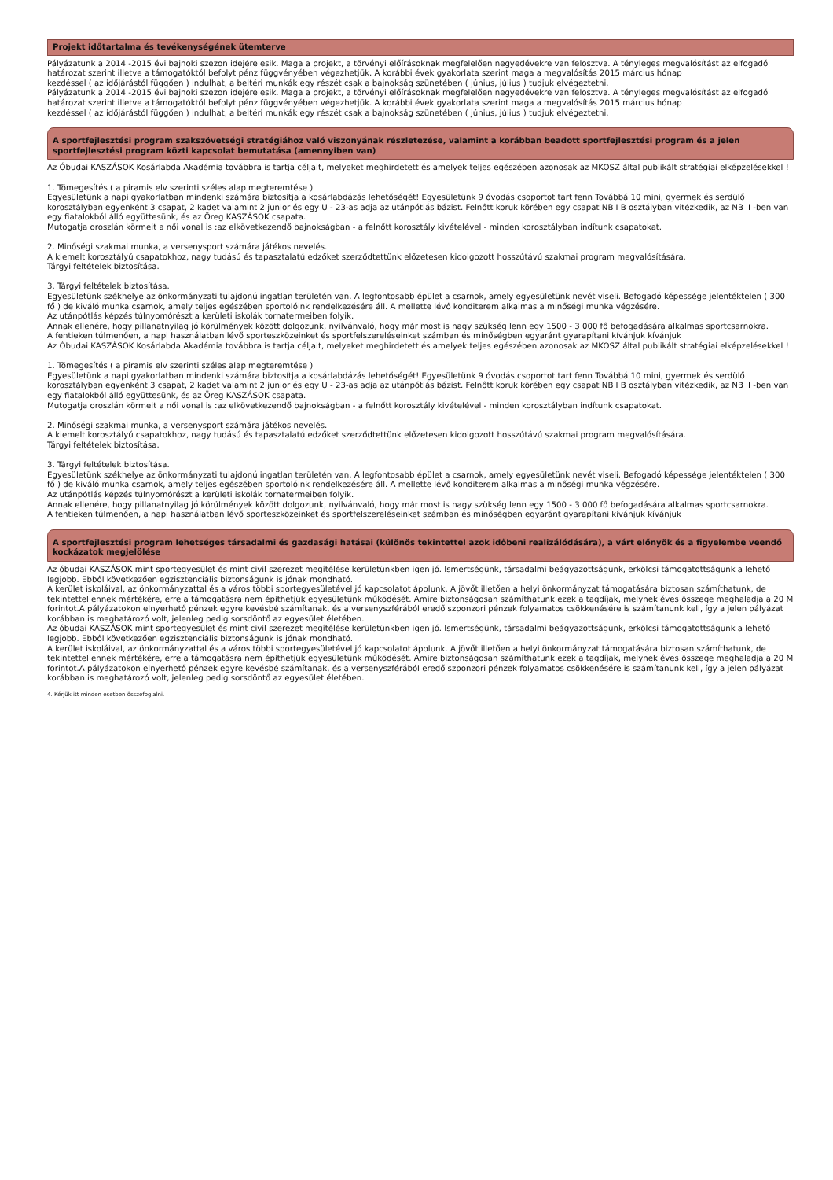Projekt időtartalma és tevékenységének ütemterve
Pályázatunk a 2014 -2015 évi bajnoki szezon idejére esik. Maga a projekt, a törvényi előírásoknak megfelelően negyedévekre van felosztva. A tényleges megvalósítást az elfogadó határozat szerint illetve a támogatóktól befolyt pénz függvényében végezhetjük. A korábbi évek gyakorlata szerint maga a megvalósítás 2015 március hónap
kezdéssel ( az időjárástól függően ) indulhat, a beltéri munkák egy részét csak a bajnokság szünetében ( június, július ) tudjuk elvégeztetni.
Pályázatunk a 2014 -2015 évi bajnoki szezon idejére esik. Maga a projekt, a törvényi előírásoknak megfelelően negyedévekre van felosztva. A tényleges megvalósítást az elfogadó határozat szerint illetve a támogatóktól befolyt pénz függvényében végezhetjük. A korábbi évek gyakorlata szerint maga a megvalósítás 2015 március hónap
kezdéssel ( az időjárástól függően ) indulhat, a beltéri munkák egy részét csak a bajnokság szünetében ( június, július ) tudjuk elvégeztetni.
A sportfejlesztési program szakszövetségi stratégiához való viszonyának részletezése, valamint a korábban beadott sportfejlesztési program és a jelen sportfejlesztési program közti kapcsolat bemutatása (amennyiben van)
Az Óbudai KASZÁSOK Kosárlabda Akadémia továbbra is tartja céljait, melyeket meghirdetett és amelyek teljes egészében azonosak az MKOSZ által publikált stratégiai elképzelésekkel !
1. Tömegesítés ( a piramis elv szerinti széles alap megteremtése )
Egyesületünk a napi gyakorlatban mindenki számára biztosítja a kosárlabdázás lehetőségét! Egyesületünk 9 óvodás csoportot tart fenn Továbbá 10 mini, gyermek és serdülő korosztályban egyenként 3 csapat, 2 kadet valamint 2 junior és egy U - 23-as adja az utánpótlás bázist. Felnőtt koruk körében egy csapat NB I B osztályban vitézkedik, az NB II -ben van egy fiatalokból álló együttesünk, és az Öreg KASZÁSOK csapata.
Mutogatja oroszlán körmeit a női vonal is :az elkövetkezendő bajnokságban - a felnőtt korosztály kivételével - minden korosztályban indítunk csapatokat.
2. Minőségi szakmai munka, a versenysport számára játékos nevelés.
A kiemelt korosztályú csapatokhoz, nagy tudású és tapasztalatú edzőket szerződtettünk előzetesen kidolgozott hosszútávú szakmai program megvalósítására.
Tárgyi feltételek biztosítása.
3. Tárgyi feltételek biztosítása.
Egyesületünk székhelye az önkormányzati tulajdonú ingatlan területén van. A legfontosabb épület a csarnok, amely egyesületünk nevét viseli. Befogadó képessége jelentéktelen ( 300 fő ) de kiváló munka csarnok, amely teljes egészében sportolóink rendelkezésére áll. A mellette lévő konditerem alkalmas a minőségi munka végzésére.
Az utánpótlás képzés túlnyomórészt a kerületi iskolák tornatermeiben folyik.
Annak ellenére, hogy pillanatnyilag jó körülmények között dolgozunk, nyilvánvaló, hogy már most is nagy szükség lenn egy 1500 - 3 000 fő befogadására alkalmas sportcsarnokra.
A fentieken túlmenően, a napi használatban lévő sporteszközeinket és sportfelszereléseinket számban és minőségben egyaránt gyarapítani kívánjuk kívánjuk
Az Óbudai KASZÁSOK Kosárlabda Akadémia továbbra is tartja céljait, melyeket meghirdetett és amelyek teljes egészében azonosak az MKOSZ által publikált stratégiai elképzelésekkel !
1. Tömegesítés ( a piramis elv szerinti széles alap megteremtése )
Egyesületünk a napi gyakorlatban mindenki számára biztosítja a kosárlabdázás lehetőségét! Egyesületünk 9 óvodás csoportot tart fenn Továbbá 10 mini, gyermek és serdülő korosztályban egyenként 3 csapat, 2 kadet valamint 2 junior és egy U - 23-as adja az utánpótlás bázist. Felnőtt koruk körében egy csapat NB I B osztályban vitézkedik, az NB II -ben van egy fiatalokból álló együttesünk, és az Öreg KASZÁSOK csapata.
Mutogatja oroszlán körmeit a női vonal is :az elkövetkezendő bajnokságban - a felnőtt korosztály kivételével - minden korosztályban indítunk csapatokat.
2. Minőségi szakmai munka, a versenysport számára játékos nevelés.
A kiemelt korosztályú csapatokhoz, nagy tudású és tapasztalatú edzőket szerződtettünk előzetesen kidolgozott hosszútávú szakmai program megvalósítására.
Tárgyi feltételek biztosítása.
3. Tárgyi feltételek biztosítása.
Egyesületünk székhelye az önkormányzati tulajdonú ingatlan területén van. A legfontosabb épület a csarnok, amely egyesületünk nevét viseli. Befogadó képessége jelentéktelen ( 300 fő ) de kiváló munka csarnok, amely teljes egészében sportolóink rendelkezésére áll. A mellette lévő konditerem alkalmas a minőségi munka végzésére.
Az utánpótlás képzés túlnyomórészt a kerületi iskolák tornatermeiben folyik.
Annak ellenére, hogy pillanatnyilag jó körülmények között dolgozunk, nyilvánvaló, hogy már most is nagy szükség lenn egy 1500 - 3 000 fő befogadására alkalmas sportcsarnokra.
A fentieken túlmenően, a napi használatban lévő sporteszközeinket és sportfelszereléseinket számban és minőségben egyaránt gyarapítani kívánjuk kívánjuk
A sportfejlesztési program lehetséges társadalmi és gazdasági hatásai (különös tekintettel azok időbeni realizálódására), a várt előnyök és a figyelembe veendő kockázatok megjelölése
Az óbudai KASZÁSOK mint sportegyesület és mint civil szerezet megítélése kerületünkben igen jó. Ismertségünk, társadalmi beágyazottságunk, erkölcsi támogatottságunk a lehető legjobb. Ebből következően egzisztenciális biztonságunk is jónak mondható.
A kerület iskoláival, az önkormányzattal és a város többi sportegyesületével jó kapcsolatot ápolunk. A jövőt illetően a helyi önkormányzat támogatására biztosan számíthatunk, de tekintettel ennek mértékére, erre a támogatásra nem építhetjük egyesületünk működését. Amire biztonságosan számíthatunk ezek a tagdíjak, melynek éves összege meghaladja a 20 M forintot.A pályázatokon elnyerhető pénzek egyre kevésbé számítanak, és a versenyszférából eredő szponzori pénzek folyamatos csökkenésére is számítanunk kell, így a jelen pályázat korábban is meghatározó volt, jelenleg pedig sorsdöntő az egyesület életében.
Az óbudai KASZÁSOK mint sportegyesület és mint civil szerezet megítélése kerületünkben igen jó. Ismertségünk, társadalmi beágyazottságunk, erkölcsi támogatottságunk a lehető legjobb. Ebből következően egzisztenciális biztonságunk is jónak mondható.
A kerület iskoláival, az önkormányzattal és a város többi sportegyesületével jó kapcsolatot ápolunk. A jövőt illetően a helyi önkormányzat támogatására biztosan számíthatunk, de tekintettel ennek mértékére, erre a támogatásra nem építhetjük egyesületünk működését. Amire biztonságosan számíthatunk ezek a tagdíjak, melynek éves összege meghaladja a 20 M forintot.A pályázatokon elnyerhető pénzek egyre kevésbé számítanak, és a versenyszférából eredő szponzori pénzek folyamatos csökkenésére is számítanunk kell, így a jelen pályázat korábban is meghatározó volt, jelenleg pedig sorsdöntő az egyesület életében.
4. Kérjük itt minden esetben összefoglalni.